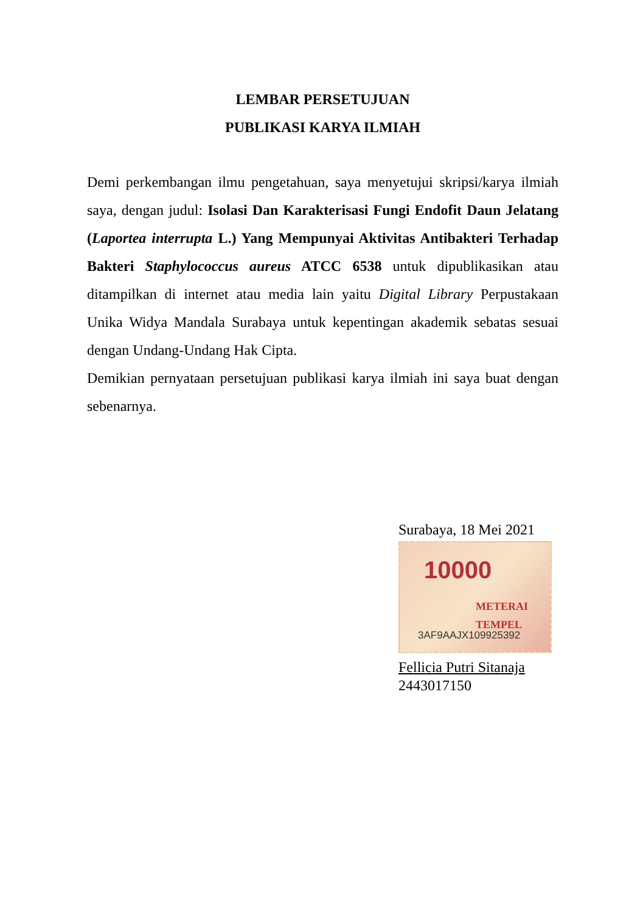LEMBAR PERSETUJUAN
PUBLIKASI KARYA ILMIAH
Demi perkembangan ilmu pengetahuan, saya menyetujui skripsi/karya ilmiah saya, dengan judul: Isolasi Dan Karakterisasi Fungi Endofit Daun Jelatang (Laportea interrupta L.) Yang Mempunyai Aktivitas Antibakteri Terhadap Bakteri Staphylococcus aureus ATCC 6538 untuk dipublikasikan atau ditampilkan di internet atau media lain yaitu Digital Library Perpustakaan Unika Widya Mandala Surabaya untuk kepentingan akademik sebatas sesuai dengan Undang-Undang Hak Cipta.
Demikian pernyataan persetujuan publikasi karya ilmiah ini saya buat dengan sebenarnya.
Surabaya, 18 Mei 2021
10000
METERAI
TEMPEL
3AF9AAJX109925392
Fellicia Putri Sitanaja
2443017150